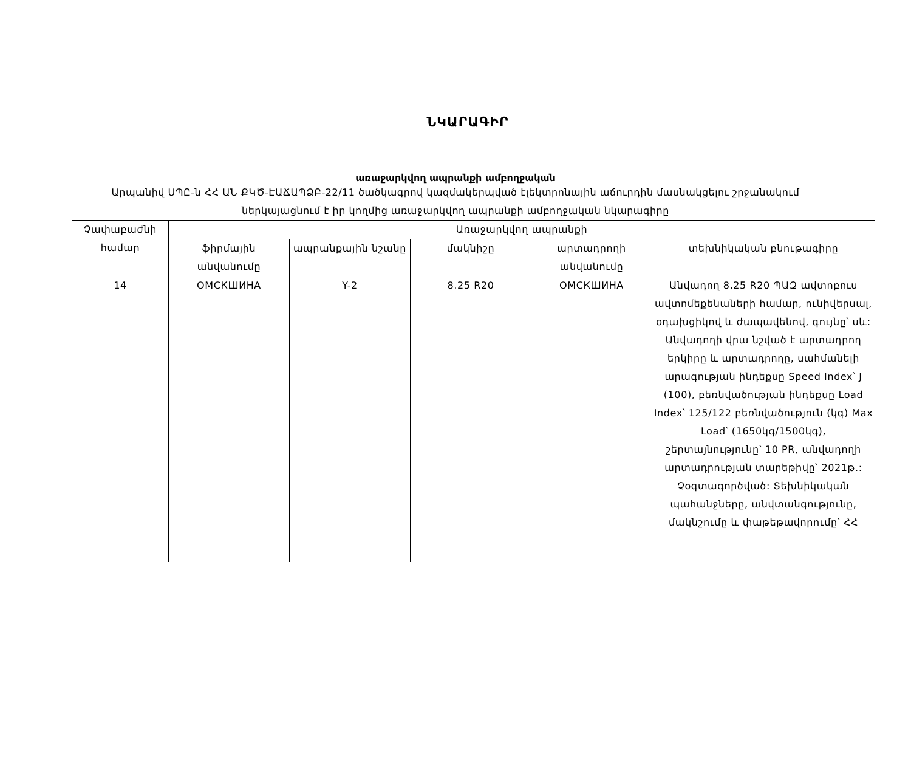ՆԿԱՐԱԳԻՐ
առաջարկվող ապրանքի ամբողջական
Արպանիվ ՍՊԸ-ն ՀՀ ԱՆ ՔԿԾ-ԷԱՃԱՊՁԲ-22/11 ծածկագրով կազմակերպված էլեկտրոնային աճուրդին մասնակցելու շրջանակում ներկայացնում է իր կողմից առաջարկվող ապրանքի ամբողջական նկարագիրը
| Չափաբաժնի համար | Առաջարկվող ապրանքի | | | | |
| --- | --- | --- | --- | --- | --- |
| | ֆիրմային անվանումը | ապրանքային նշանը | մակնիշը | արտադրողի անվանումը | տեխնիկական բնութագիրը |
| 14 | ОМСКШИНА | Y-2 | 8.25 R20 | ОМСКШИНА | Անվադող 8.25 R20 ՊԱԶ ավտոբուս ավտոմեքենաների համար, ունիվերսալ, օդախցիկով և ժապավենով, գույնը՝ սև: Անվադողի վրա նշված է արտադրող երկիրը և արտադրողը, սահմանելի արագության ինդեքսը Speed Index՝ J (100), բեռնվածության ինդեքսը Load Index՝ 125/122 բեռնվածություն (կգ) Max Load՝ (1650կգ/1500կգ), շերտայնությունը՝ 10 PR, անվադողի արտադրության տարեթիվը՝ 2021թ.: Չօգտագործված: Տեխնիկական պահանջները, անվտանգությունը, մակնշումը և փաթեթավորումը՝ ՀՀ |